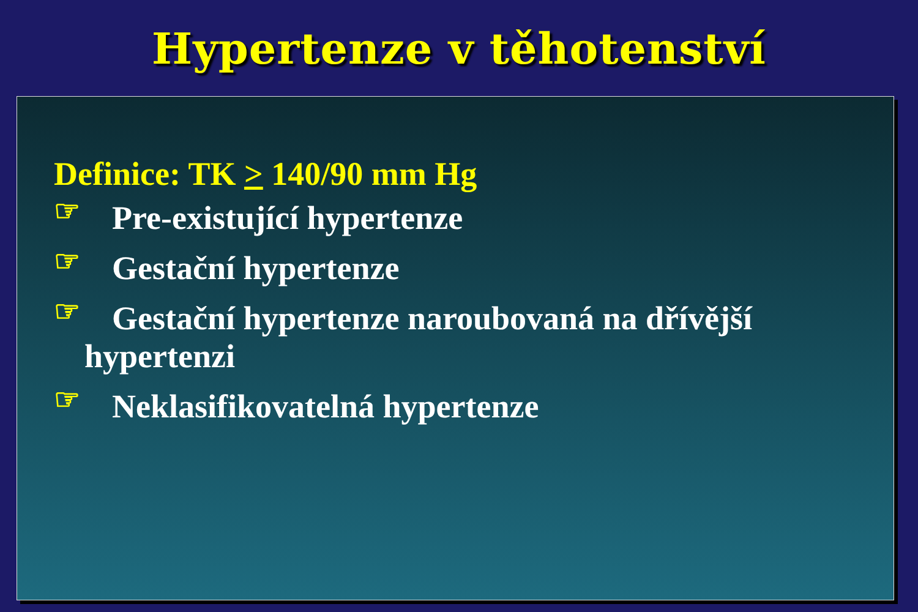Hypertenze v těhotenství
Definice: TK > 140/90 mm Hg
☞ Pre-existující hypertenze
☞ Gestační hypertenze
☞ Gestační hypertenze naroubovaná na dřívější
hypertenzi
☞ Neklasifikovatelná hypertenze